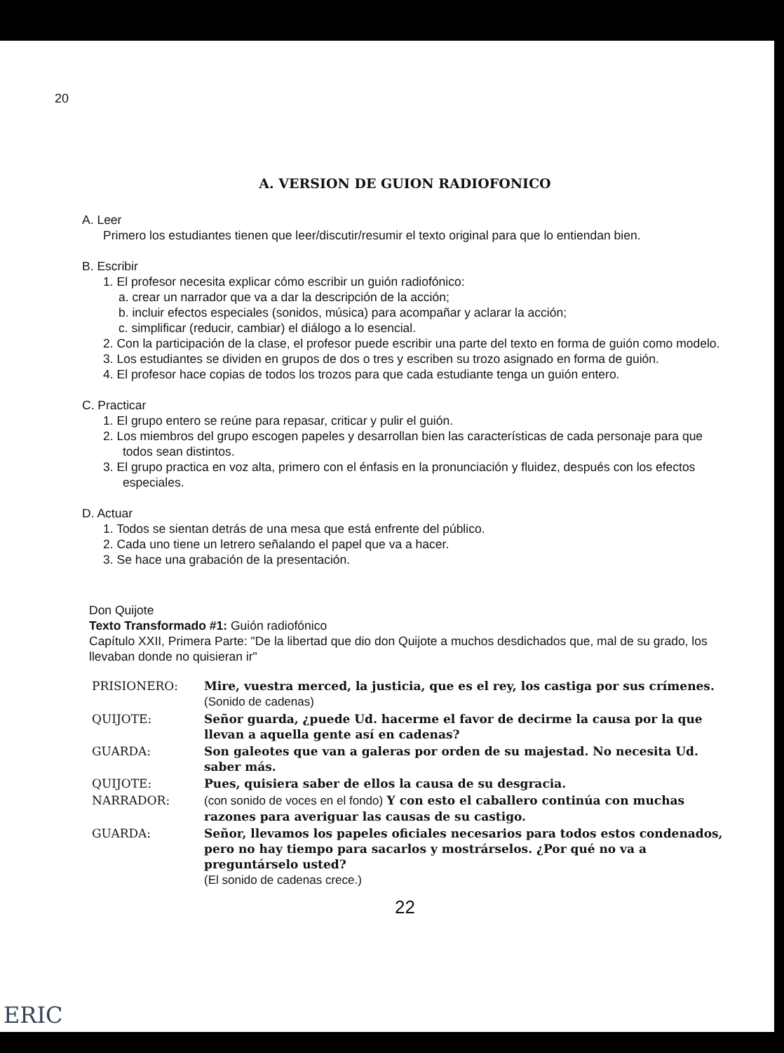20
A. VERSION DE GUION RADIOFONICO
A. Leer
Primero los estudiantes tienen que leer/discutir/resumir el texto original para que lo entiendan bien.
B. Escribir
1. El profesor necesita explicar cómo escribir un guión radiofónico:
a. crear un narrador que va a dar la descripción de la acción;
b. incluir efectos especiales (sonidos, música) para acompañar y aclarar la acción;
c. simplificar (reducir, cambiar) el diálogo a lo esencial.
2. Con la participación de la clase, el profesor puede escribir una parte del texto en forma de guión como modelo.
3. Los estudiantes se dividen en grupos de dos o tres y escriben su trozo asignado en forma de guión.
4. El profesor hace copias de todos los trozos para que cada estudiante tenga un guión entero.
C. Practicar
1. El grupo entero se reúne para repasar, criticar y pulir el guión.
2. Los miembros del grupo escogen papeles y desarrollan bien las características de cada personaje para que todos sean distintos.
3. El grupo practica en voz alta, primero con el énfasis en la pronunciación y fluidez, después con los efectos especiales.
D. Actuar
1. Todos se sientan detrás de una mesa que está enfrente del público.
2. Cada uno tiene un letrero señalando el papel que va a hacer.
3. Se hace una grabación de la presentación.
Don Quijote
Texto Transformado #1: Guión radiofónico
Capítulo XXII, Primera Parte: "De la libertad que dio don Quijote a muchos desdichados que, mal de su grado, los llevaban donde no quisieran ir"
| PRISIONERO: | Mire, vuestra merced, la justicia, que es el rey, los castiga por sus crímenes. (Sonido de cadenas) |
| QUIJOTE: | Señor guarda, ¿puede Ud. hacerme el favor de decirme la causa por la que llevan a aquella gente así en cadenas? |
| GUARDA: | Son galeotes que van a galeras por orden de su majestad. No necesita Ud. saber más. |
| QUIJOTE: | Pues, quisiera saber de ellos la causa de su desgracia. |
| NARRADOR: | (con sonido de voces en el fondo) Y con esto el caballero continúa con muchas razones para averiguar las causas de su castigo. |
| GUARDA: | Señor, llevamos los papeles oficiales necesarios para todos estos condenados, pero no hay tiempo para sacarlos y mostrárselos. ¿Por qué no va a preguntárselo usted? (El sonido de cadenas crece.) |
22
ERIC